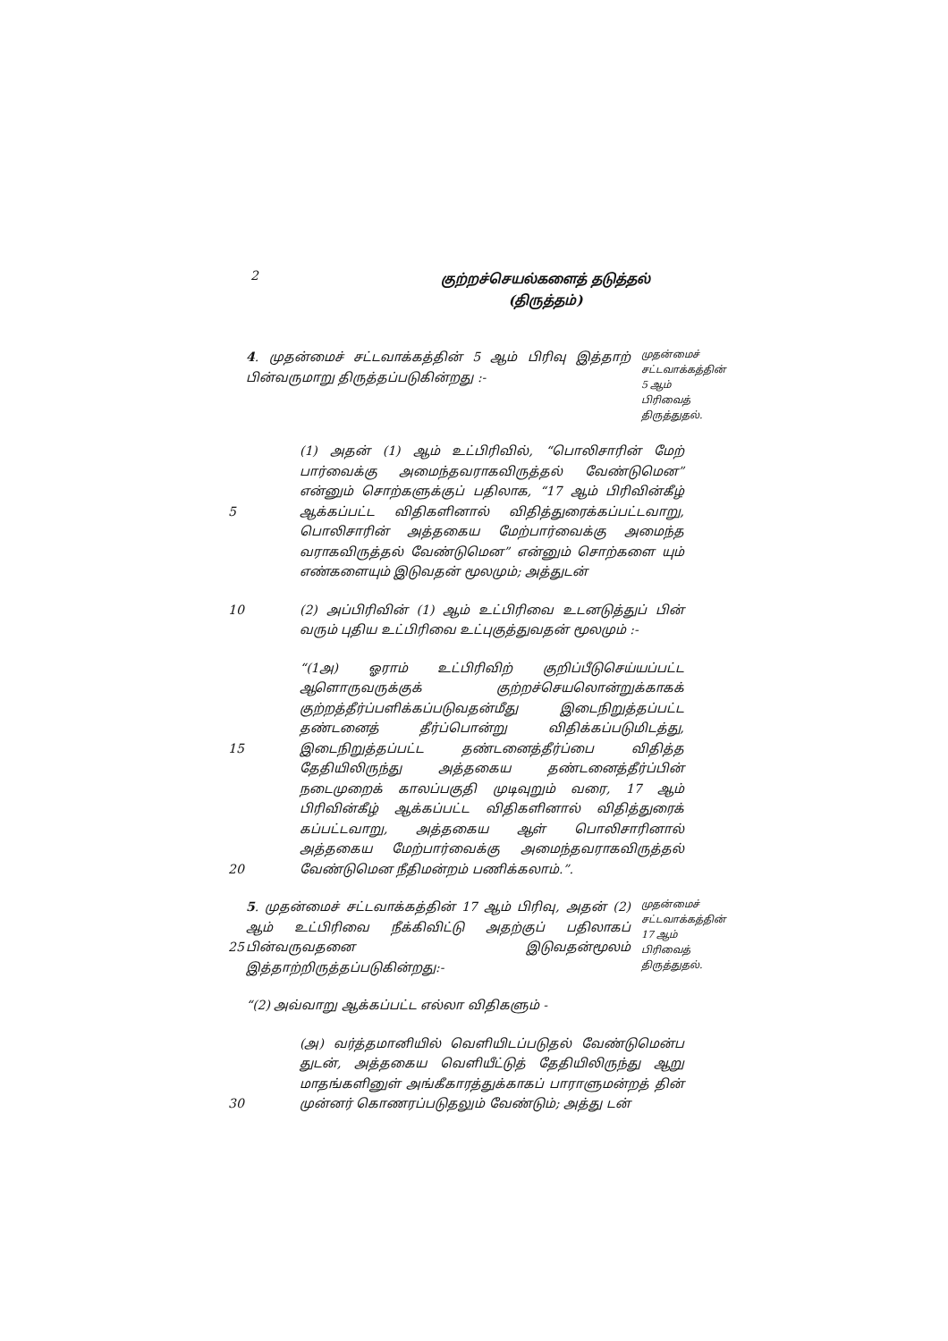2
குற்றச்செயல்களைத் தடுத்தல்
(திருத்தம்)
4. முதன்மைச் சட்டவாக்கத்தின் 5 ஆம் பிரிவு இத்தாற் பின்வருமாறு திருத்தப்படுகின்றது :-
முதன்மைச் சட்டவாக்கத்தின் 5 ஆம் பிரிவைத் திருத்துதல்.
5 (1) அதன் (1) ஆம் உட்பிரிவில், “பொலிசாரின் மேற் பார்வைக்கு அமைந்தவராகவிருத்தல் வேண்டுமென” என்னும் சொற்களுக்குப் பதிலாக, “17 ஆம் பிரிவின்கீழ் ஆக்கப்பட்ட விதிகளினால் விதித்துரைக்கப்பட்டவாறு, பொலிசாரின் அத்தகைய மேற்பார்வைக்கு அமைந்த வராகவிருத்தல் வேண்டுமென” என்னும் சொற்களை யும் எண்களையும் இடுவதன் மூலமும்; அத்துடன்
10 (2) அப்பிரிவின் (1) ஆம் உட்பிரிவை உடனடுத்துப் பின் வரும் புதிய உட்பிரிவை உட்புகுத்துவதன் மூலமும் :-
15
20
“(1அ) ஓராம் உட்பிரிவிற் குறிப்பீடுசெய்யப்பட்ட ஆளொருவருக்குக் குற்றச்செயலொன்றுக்காகக் குற்றத்தீர்ப்பளிக்கப்படுவதன்மீது இடைநிறுத்தப்பட்ட தண்டனைத் தீர்ப்பொன்று விதிக்கப்படுமிடத்து, இடைநிறுத்தப்பட்ட தண்டனைத்தீர்ப்பை விதித்த தேதியிலிருந்து அத்தகைய தண்டனைத்தீர்ப்பின் நடைமுறைக் காலப்பகுதி முடிவுறும் வரை, 17 ஆம் பிரிவின்கீழ் ஆக்கப்பட்ட விதிகளினால் விதித்துரைக் கப்பட்டவாறு, அத்தகைய ஆள் பொலிசாரினால் அத்தகைய மேற்பார்வைக்கு அமைந்தவராகவிருத்தல் வேண்டுமென நீதிமன்றம் பணிக்கலாம்.”.
25 5. முதன்மைச் சட்டவாக்கத்தின் 17 ஆம் பிரிவு, அதன் (2) ஆம் உட்பிரிவை நீக்கிவிட்டு அதற்குப் பதிலாகப் பின்வருவதனை இடுவதன்மூலம் இத்தாற்றிருத்தப்படுகின்றது:-
முதன்மைச் சட்டவாக்கத்தின் 17 ஆம் பிரிவைத் திருத்துதல்.
“(2) அவ்வாறு ஆக்கப்பட்ட எல்லா விதிகளும் -
30 (அ) வர்த்தமானியில் வெளியிடப்படுதல் வேண்டுமென்ப துடன், அத்தகைய வெளியீட்டுத் தேதியிலிருந்து ஆறு மாதங்களினுள் அங்கீகாரத்துக்காகப் பாராளுமன்றத் தின் முன்னர் கொணரப்படுதலும் வேண்டும்; அத்து டன்